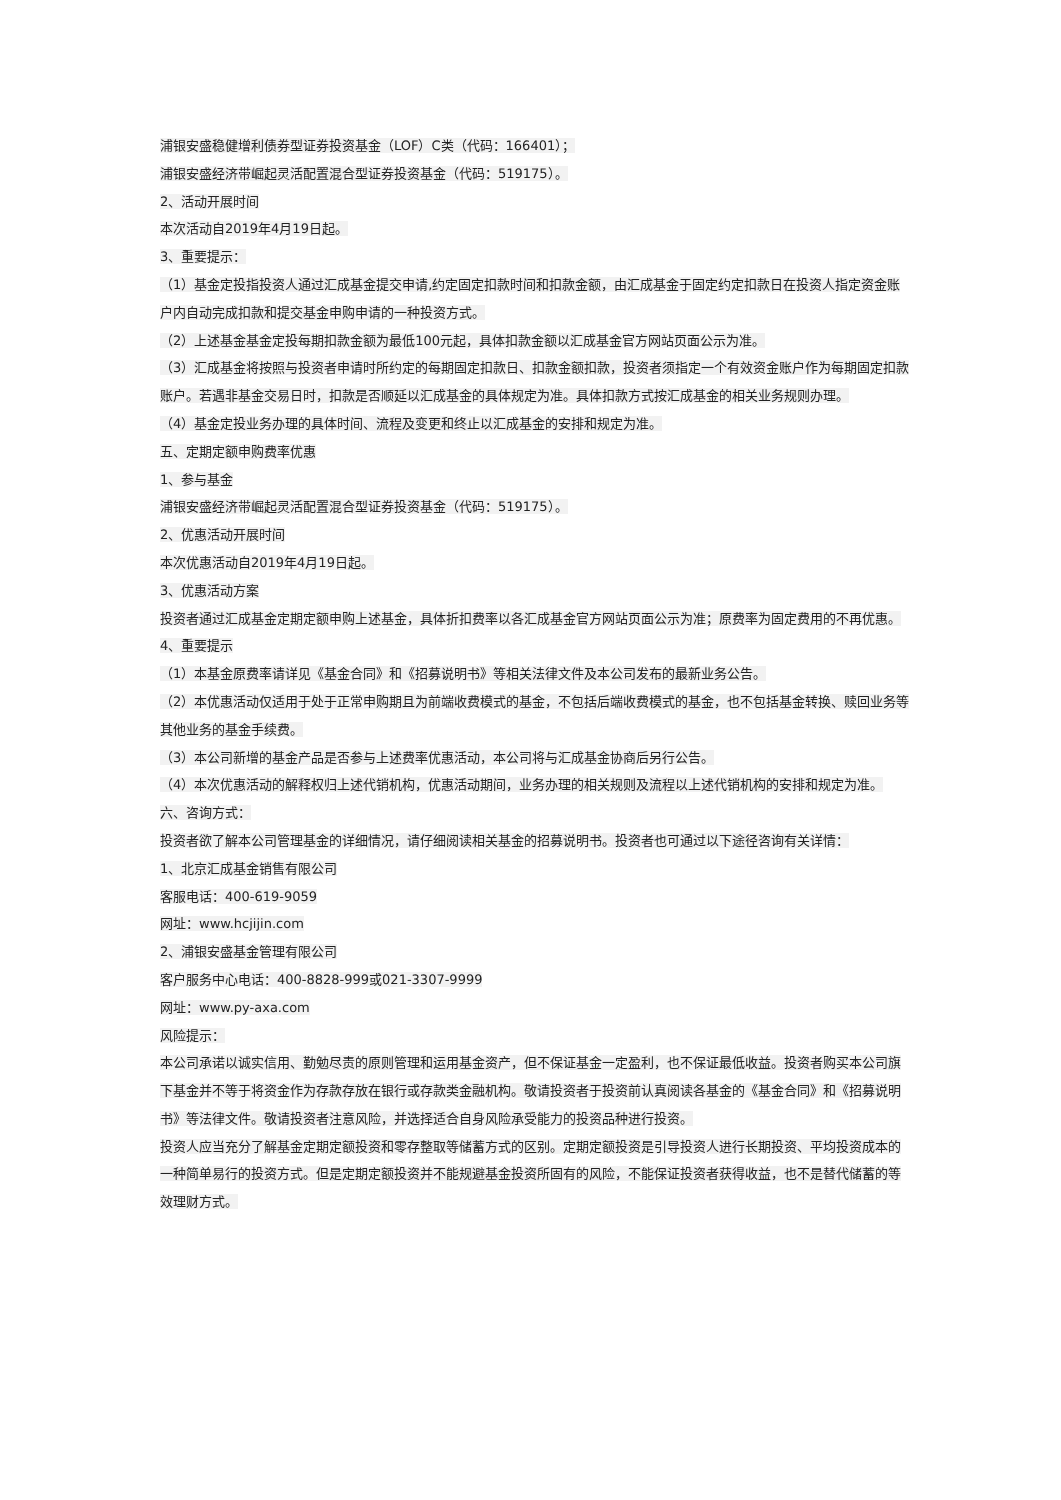浦银安盛稳健增利债券型证券投资基金（LOF）C类（代码：166401）；
浦银安盛经济带崛起灵活配置混合型证券投资基金（代码：519175）。
2、活动开展时间
本次活动自2019年4月19日起。
3、重要提示：
（1）基金定投指投资人通过汇成基金提交申请,约定固定扣款时间和扣款金额，由汇成基金于固定约定扣款日在投资人指定资金账户内自动完成扣款和提交基金申购申请的一种投资方式。
（2）上述基金基金定投每期扣款金额为最低100元起，具体扣款金额以汇成基金官方网站页面公示为准。
（3）汇成基金将按照与投资者申请时所约定的每期固定扣款日、扣款金额扣款，投资者须指定一个有效资金账户作为每期固定扣款账户。若遇非基金交易日时，扣款是否顺延以汇成基金的具体规定为准。具体扣款方式按汇成基金的相关业务规则办理。
（4）基金定投业务办理的具体时间、流程及变更和终止以汇成基金的安排和规定为准。
五、定期定额申购费率优惠
1、参与基金
浦银安盛经济带崛起灵活配置混合型证券投资基金（代码：519175）。
2、优惠活动开展时间
本次优惠活动自2019年4月19日起。
3、优惠活动方案
投资者通过汇成基金定期定额申购上述基金，具体折扣费率以各汇成基金官方网站页面公示为准；原费率为固定费用的不再优惠。
4、重要提示
（1）本基金原费率请详见《基金合同》和《招募说明书》等相关法律文件及本公司发布的最新业务公告。
（2）本优惠活动仅适用于处于正常申购期且为前端收费模式的基金，不包括后端收费模式的基金，也不包括基金转换、赎回业务等其他业务的基金手续费。
（3）本公司新增的基金产品是否参与上述费率优惠活动，本公司将与汇成基金协商后另行公告。
（4）本次优惠活动的解释权归上述代销机构，优惠活动期间，业务办理的相关规则及流程以上述代销机构的安排和规定为准。
六、咨询方式：
投资者欲了解本公司管理基金的详细情况，请仔细阅读相关基金的招募说明书。投资者也可通过以下途径咨询有关详情：
1、北京汇成基金销售有限公司
客服电话：400-619-9059
网址：www.hcjijin.com
2、浦银安盛基金管理有限公司
客户服务中心电话：400-8828-999或021-3307-9999
网址：www.py-axa.com
风险提示：
本公司承诺以诚实信用、勤勉尽责的原则管理和运用基金资产，但不保证基金一定盈利，也不保证最低收益。投资者购买本公司旗下基金并不等于将资金作为存款存放在银行或存款类金融机构。敬请投资者于投资前认真阅读各基金的《基金合同》和《招募说明书》等法律文件。敬请投资者注意风险，并选择适合自身风险承受能力的投资品种进行投资。
投资人应当充分了解基金定期定额投资和零存整取等储蓄方式的区别。定期定额投资是引导投资人进行长期投资、平均投资成本的一种简单易行的投资方式。但是定期定额投资并不能规避基金投资所固有的风险，不能保证投资者获得收益，也不是替代储蓄的等效理财方式。